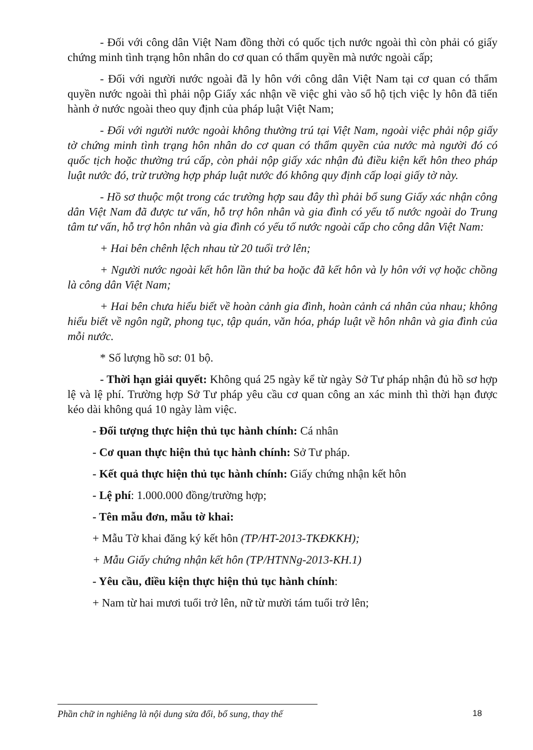- Đối với công dân Việt Nam đồng thời có quốc tịch nước ngoài thì còn phải có giấy chứng minh tình trạng hôn nhân do cơ quan có thẩm quyền mà nước ngoài cấp;
- Đối với người nước ngoài đã ly hôn với công dân Việt Nam tại cơ quan có thẩm quyền nước ngoài thì phải nộp Giấy xác nhận về việc ghi vào sổ hộ tịch việc ly hôn đã tiến hành ở nước ngoài theo quy định của pháp luật Việt Nam;
- Đối với người nước ngoài không thường trú tại Việt Nam, ngoài việc phải nộp giấy tờ chứng minh tình trạng hôn nhân do cơ quan có thẩm quyền của nước mà người đó có quốc tịch hoặc thường trú cấp, còn phải nộp giấy xác nhận đủ điều kiện kết hôn theo pháp luật nước đó, trừ trường hợp pháp luật nước đó không quy định cấp loại giấy tờ này.
- Hồ sơ thuộc một trong các trường hợp sau đây thì phải bổ sung Giấy xác nhận công dân Việt Nam đã được tư vấn, hỗ trợ hôn nhân và gia đình có yếu tố nước ngoài do Trung tâm tư vấn, hỗ trợ hôn nhân và gia đình có yếu tố nước ngoài cấp cho công dân Việt Nam:
+ Hai bên chênh lệch nhau từ 20 tuổi trở lên;
+ Người nước ngoài kết hôn lần thứ ba hoặc đã kết hôn và ly hôn với vợ hoặc chồng là công dân Việt Nam;
+ Hai bên chưa hiểu biết về hoàn cảnh gia đình, hoàn cảnh cá nhân của nhau; không hiểu biết về ngôn ngữ, phong tục, tập quán, văn hóa, pháp luật về hôn nhân và gia đình của mỗi nước.
* Số lượng hồ sơ: 01 bộ.
- Thời hạn giải quyết: Không quá 25 ngày kể từ ngày Sở Tư pháp nhận đủ hồ sơ hợp lệ và lệ phí. Trường hợp Sở Tư pháp yêu cầu cơ quan công an xác minh thì thời hạn được kéo dài không quá 10 ngày làm việc.
- Đối tượng thực hiện thủ tục hành chính: Cá nhân
- Cơ quan thực hiện thủ tục hành chính: Sở Tư pháp.
- Kết quả thực hiện thủ tục hành chính: Giấy chứng nhận kết hôn
- Lệ phí: 1.000.000 đồng/trường hợp;
- Tên mẫu đơn, mẫu tờ khai:
+ Mẫu Tờ khai đăng ký kết hôn (TP/HT-2013-TKĐKKH);
+ Mẫu Giấy chứng nhận kết hôn (TP/HTNNg-2013-KH.1)
- Yêu cầu, điều kiện thực hiện thủ tục hành chính:
+ Nam từ hai mươi tuổi trở lên, nữ từ mười tám tuổi trở lên;
Phần chữ in nghiêng là nội dung sửa đổi, bổ sung, thay thế
18